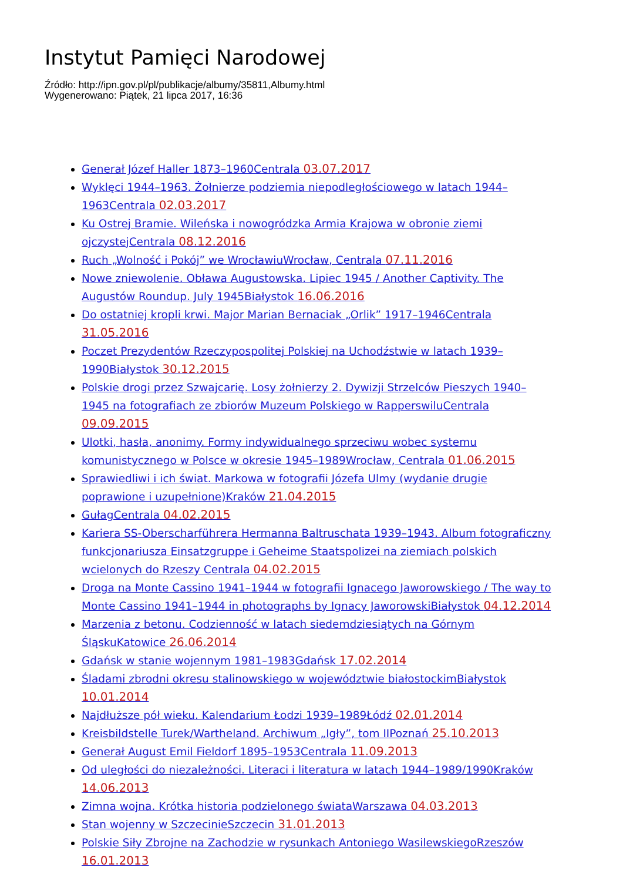Instytut Pamięci Narodowej
Źródło: http://ipn.gov.pl/pl/publikacje/albumy/35811,Albumy.html
Wygenerowano: Piątek, 21 lipca 2017, 16:36
Generał Józef Haller 1873–1960Centrala 03.07.2017
Wyklęci 1944–1963. Żołnierze podziemia niepodległościowego w latach 1944–1963Centrala 02.03.2017
Ku Ostrej Bramie. Wileńska i nowogródzka Armia Krajowa w obronie ziemi ojczystejCentrala 08.12.2016
Ruch „Wolność i Pokój” we WrocławiuWrocław, Centrala 07.11.2016
Nowe zniewolenie. Obława Augustowska. Lipiec 1945 / Another Captivity. The Augustów Roundup. July 1945Białystok 16.06.2016
Do ostatniej kropli krwi. Major Marian Bernaciak „Orlik” 1917–1946Centrala 31.05.2016
Poczet Prezydentów Rzeczypospolitej Polskiej na Uchodźstwie w latach 1939–1990Białystok 30.12.2015
Polskie drogi przez Szwajcarię. Losy żołnierzy 2. Dywizji Strzelców Pieszych 1940–1945 na fotografiach ze zbiorów Muzeum Polskiego w RapperswiluCentrala 09.09.2015
Ulotki, hasła, anonimy. Formy indywidualnego sprzeciwu wobec systemu komunistycznego w Polsce w okresie 1945–1989Wrocław, Centrala 01.06.2015
Sprawiedliwi i ich świat. Markowa w fotografii Józefa Ulmy (wydanie drugie poprawione i uzupełnione)Kraków 21.04.2015
GułagCentrala 04.02.2015
Kariera SS-Oberscharführera Hermanna Baltruschata 1939–1943. Album fotograficzny funkcjonariusza Einsatzgruppe i Geheime Staatspolizei na ziemiach polskich wcielonych do Rzeszy Centrala 04.02.2015
Droga na Monte Cassino 1941–1944 w fotografii Ignacego Jaworowskiego / The way to Monte Cassino 1941–1944 in photographs by Ignacy JaworowskiBiałystok 04.12.2014
Marzenia z betonu. Codzienność w latach siedemdziesiątych na Górnym ŚląskuKatowice 26.06.2014
Gdańsk w stanie wojennym 1981–1983Gdańsk 17.02.2014
Śladami zbrodni okresu stalinowskiego w województwie białostockimBiałystok 10.01.2014
Najdłuższe pół wieku. Kalendarium Łodzi 1939–1989Łódź 02.01.2014
Kreisbildstelle Turek/Wartheland. Archiwum „Igły”, tom IIPoznań 25.10.2013
Generał August Emil Fieldorf 1895–1953Centrala 11.09.2013
Od uległości do niezależności. Literaci i literatura w latach 1944–1989/1990Kraków 14.06.2013
Zimna wojna. Krótka historia podzielonego świataWarszawa 04.03.2013
Stan wojenny w SzczecinieSzczecin 31.01.2013
Polskie Siły Zbrojne na Zachodzie w rysunkach Antoniego WasilewskiegoRzeszów 16.01.2013